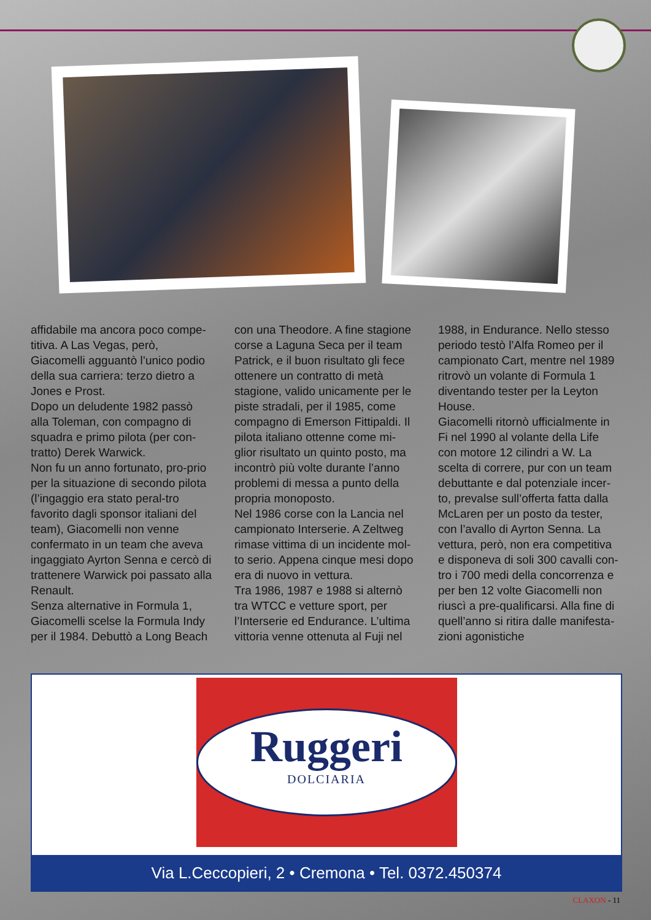affidabile ma ancora poco compe-titiva. A Las Vegas, però, Giacomelli agguantò l’unico podio della sua carriera: terzo dietro a Jones e Prost.
Dopo un deludente 1982 passò alla Toleman, con compagno di squadra e primo pilota (per con-tratto) Derek Warwick.
Non fu un anno fortunato, pro-prio per la situazione di secondo pilota (l’ingaggio era stato peral-tro favorito dagli sponsor italiani del team), Giacomelli non venne confermato in un team che aveva ingaggiato Ayrton Senna e cercò di trattenere Warwick poi passato alla Renault.
Senza alternative in Formula 1, Giacomelli scelse la Formula Indy per il 1984. Debuttò a Long Beach con una Theodore. A fine stagione corse a Laguna Seca per il team Patrick, e il buon risultato gli fece ottenere un contratto di metà stagione, valido unicamente per le piste stradali, per il 1985, come compagno di Emerson Fittipaldi. Il pilota italiano ottenne come mi-glior risultato un quinto posto, ma incontrò più volte durante l’anno problemi di messa a punto della propria monoposto.
Nel 1986 corse con la Lancia nel campionato Interserie. A Zeltweg rimase vittima di un incidente mol-to serio. Appena cinque mesi dopo era di nuovo in vettura.
Tra 1986, 1987 e 1988 si alternò tra WTCC e vetture sport, per l’Interserie ed Endurance. L’ultima vittoria venne ottenuta al Fuji nel 1988, in Endurance. Nello stesso periodo testò l’Alfa Romeo per il campionato Cart, mentre nel 1989 ritrovò un volante di Formula 1 diventando tester per la Leyton House.
Giacomelli ritornò ufficialmente in Fi nel 1990 al volante della Life con motore 12 cilindri a W. La scelta di correre, pur con un team debuttante e dal potenziale incer-to, prevalse sull’offerta fatta dalla McLaren per un posto da tester, con l’avallo di Ayrton Senna. La vettura, però, non era competitiva e disponeva di soli 300 cavalli con-tro i 700 medi della concorrenza e per ben 12 volte Giacomelli non riuscì a pre-qualificarsi. Alla fine di quell’anno si ritira dalle manifesta-zioni agonistiche
Ruggeri
DOLCIARIA
Via L.Ceccopieri, 2 • Cremona • Tel. 0372.450374
CLAXON - 11